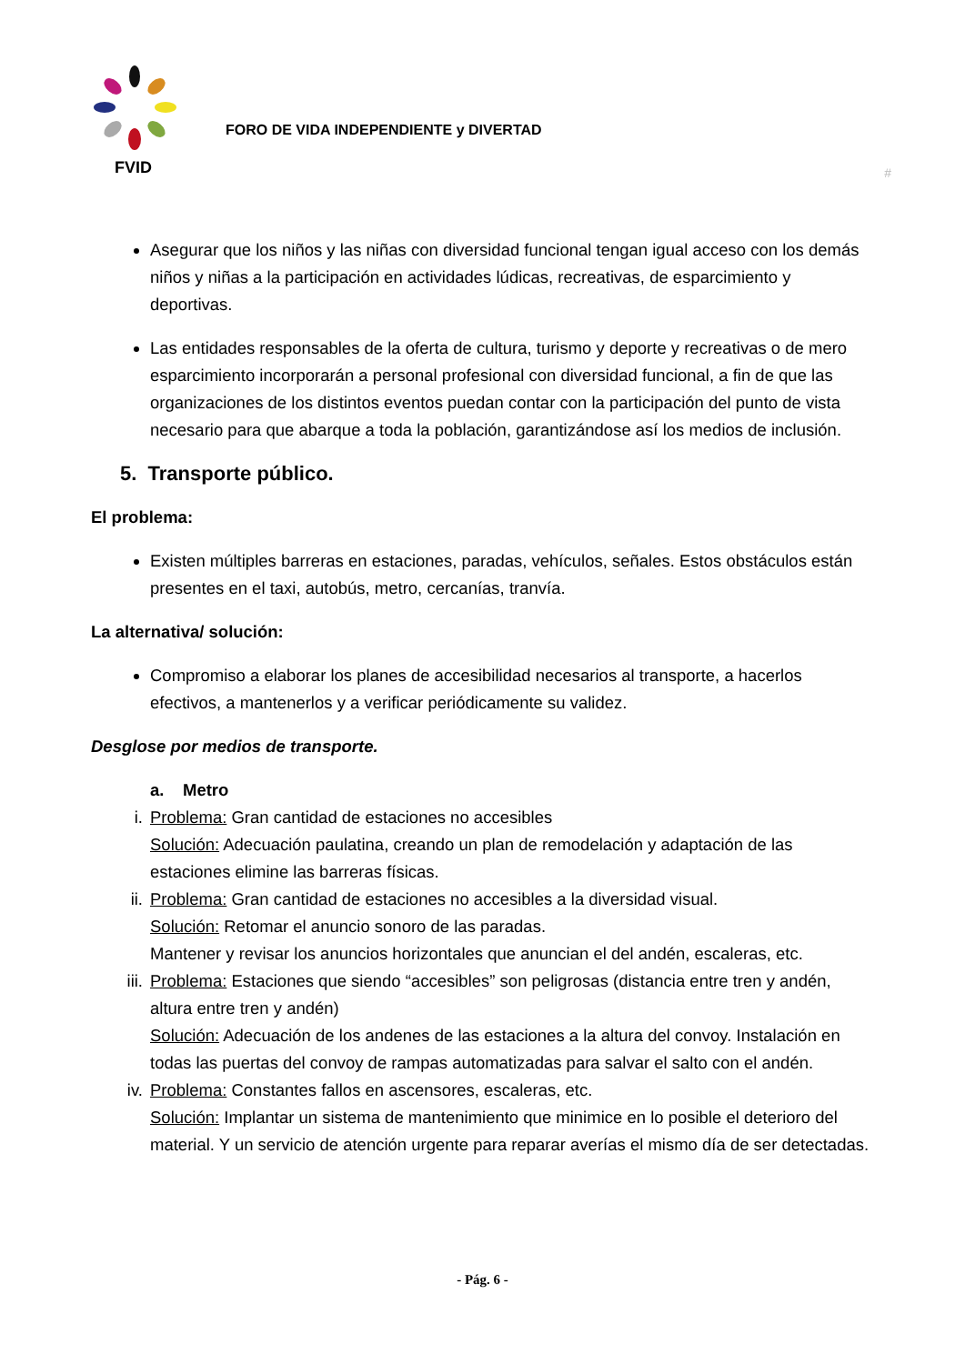FVID
FORO DE VIDA INDEPENDIENTE y DIVERTAD
#
Asegurar que los niños y las niñas con diversidad funcional tengan igual acceso con los demás niños y niñas a la participación en actividades lúdicas, recreativas, de esparcimiento y deportivas.
Las entidades responsables de la oferta de cultura, turismo y deporte y recreativas o de mero esparcimiento incorporarán a personal profesional con diversidad funcional, a fin de que las organizaciones de los distintos eventos puedan contar con la participación del punto de vista necesario para que abarque a toda la población, garantizándose así los medios de inclusión.
5. Transporte público.
El problema:
Existen múltiples barreras en estaciones, paradas, vehículos, señales. Estos obstáculos están presentes en el taxi, autobús, metro, cercanías, tranvía.
La alternativa/ solución:
Compromiso a elaborar los planes de accesibilidad necesarios al transporte, a hacerlos efectivos, a mantenerlos y a verificar periódicamente su validez.
Desglose por medios de transporte.
a. Metro
i. Problema: Gran cantidad de estaciones no accesibles
Solución: Adecuación paulatina, creando un plan de remodelación y adaptación de las estaciones elimine las barreras físicas.
ii. Problema: Gran cantidad de estaciones no accesibles a la diversidad visual.
Solución: Retomar el anuncio sonoro de las paradas.
Mantener y revisar los anuncios horizontales que anuncian el del andén, escaleras, etc.
iii. Problema: Estaciones que siendo “accesibles” son peligrosas (distancia entre tren y andén, altura entre tren y andén)
Solución: Adecuación de los andenes de las estaciones a la altura del convoy. Instalación en todas las puertas del convoy de rampas automatizadas para salvar el salto con el andén.
iv. Problema: Constantes fallos en ascensores, escaleras, etc.
Solución: Implantar un sistema de mantenimiento que minimice en lo posible el deterioro del material. Y un servicio de atención urgente para reparar averías el mismo día de ser detectadas.
- Pág. 6 -